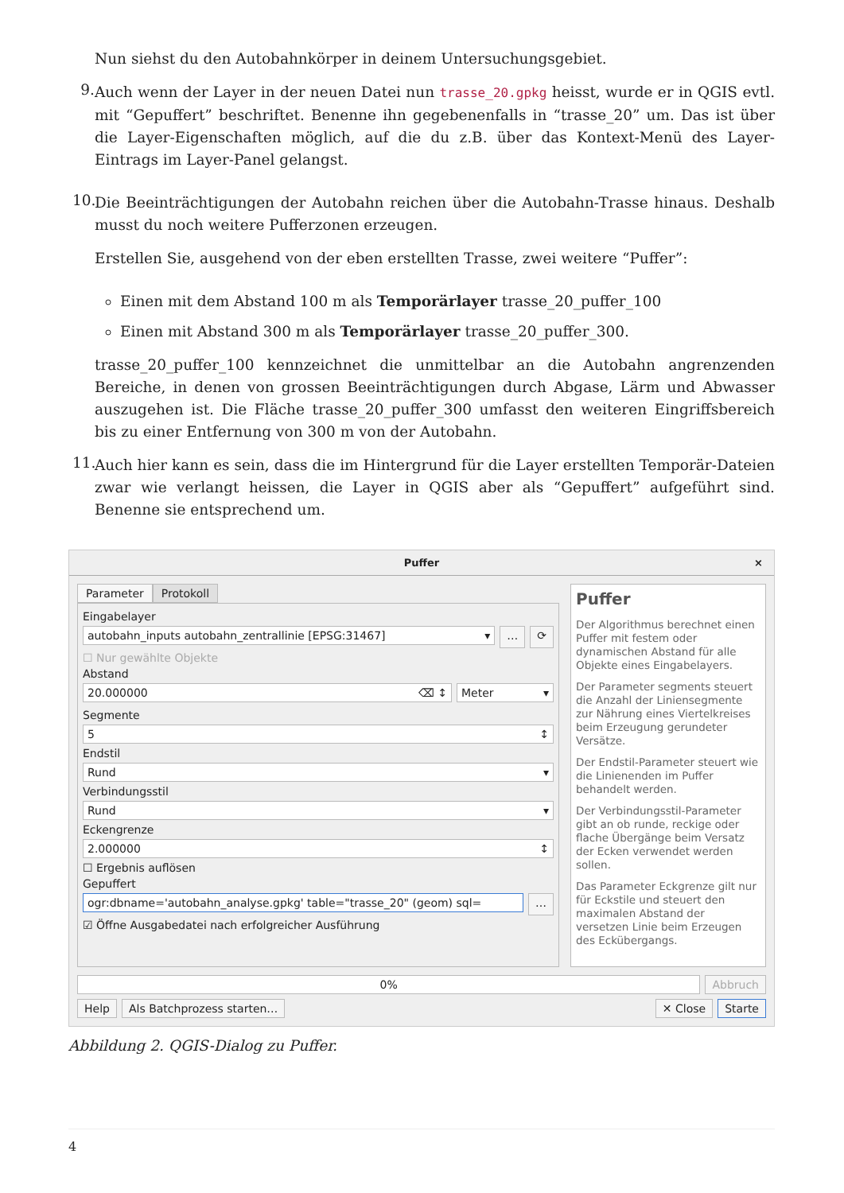Nun siehst du den Autobahnkörper in deinem Untersuchungsgebiet.
9.
Auch wenn der Layer in der neuen Datei nun trasse_20.gpkg heisst, wurde er in QGIS evtl. mit “Gepuffert” beschriftet. Benenne ihn gegebenenfalls in “trasse_20” um. Das ist über die Layer-Eigenschaften möglich, auf die du z.B. über das Kontext-Menü des Layer-Eintrags im Layer-Panel gelangst.
10.
Die Beeinträchtigungen der Autobahn reichen über die Autobahn-Trasse hinaus. Deshalb musst du noch weitere Pufferzonen erzeugen.
Erstellen Sie, ausgehend von der eben erstellten Trasse, zwei weitere “Puffer”:
Einen mit dem Abstand 100 m als Temporärlayer trasse_20_puffer_100
Einen mit Abstand 300 m als Temporärlayer trasse_20_puffer_300.
trasse_20_puffer_100 kennzeichnet die unmittelbar an die Autobahn angrenzenden Bereiche, in denen von grossen Beeinträchtigungen durch Abgase, Lärm und Abwasser auszugehen ist. Die Fläche trasse_20_puffer_300 umfasst den weiteren Eingriffsbereich bis zu einer Entfernung von 300 m von der Autobahn.
11.
Auch hier kann es sein, dass die im Hintergrund für die Layer erstellten Temporär-Dateien zwar wie verlangt heissen, die Layer in QGIS aber als “Gepuffert” aufgeführt sind. Benenne sie entsprechend um.
Puffer ×
Parameter Protokoll
Eingabelayer
autobahn_inputs autobahn_zentrallinie [EPSG:31467] ▾
… ⟳
☐ Nur gewählte Objekte
Abstand
20.000000 ⌫ ↕ Meter ▾
Segmente
5 ↕
Endstil
Rund ▾
Verbindungsstil
Rund ▾
Eckengrenze
2.000000 ↕
☐ Ergebnis auflösen
Gepuffert
ogr:dbname='autobahn_analyse.gpkg' table="trasse_20" (geom) sql=
…
☑ Öffne Ausgabedatei nach erfolgreicher Ausführung
Puffer
Der Algorithmus berechnet einen Puffer mit festem oder dynamischen Abstand für alle Objekte eines Eingabelayers.
Der Parameter segments steuert die Anzahl der Liniensegmente zur Nährung eines Viertelkreises beim Erzeugung gerundeter Versätze.
Der Endstil-Parameter steuert wie die Linienenden im Puffer behandelt werden.
Der Verbindungsstil-Parameter gibt an ob runde, reckige oder flache Übergänge beim Versatz der Ecken verwendet werden sollen.
Das Parameter Eckgrenze gilt nur für Eckstile und steuert den maximalen Abstand der versetzen Linie beim Erzeugen des Eckübergangs.
0% Abbruch
Help Als Batchprozess starten… ✕ Close Starte
Abbildung 2. QGIS-Dialog zu Puffer.
4